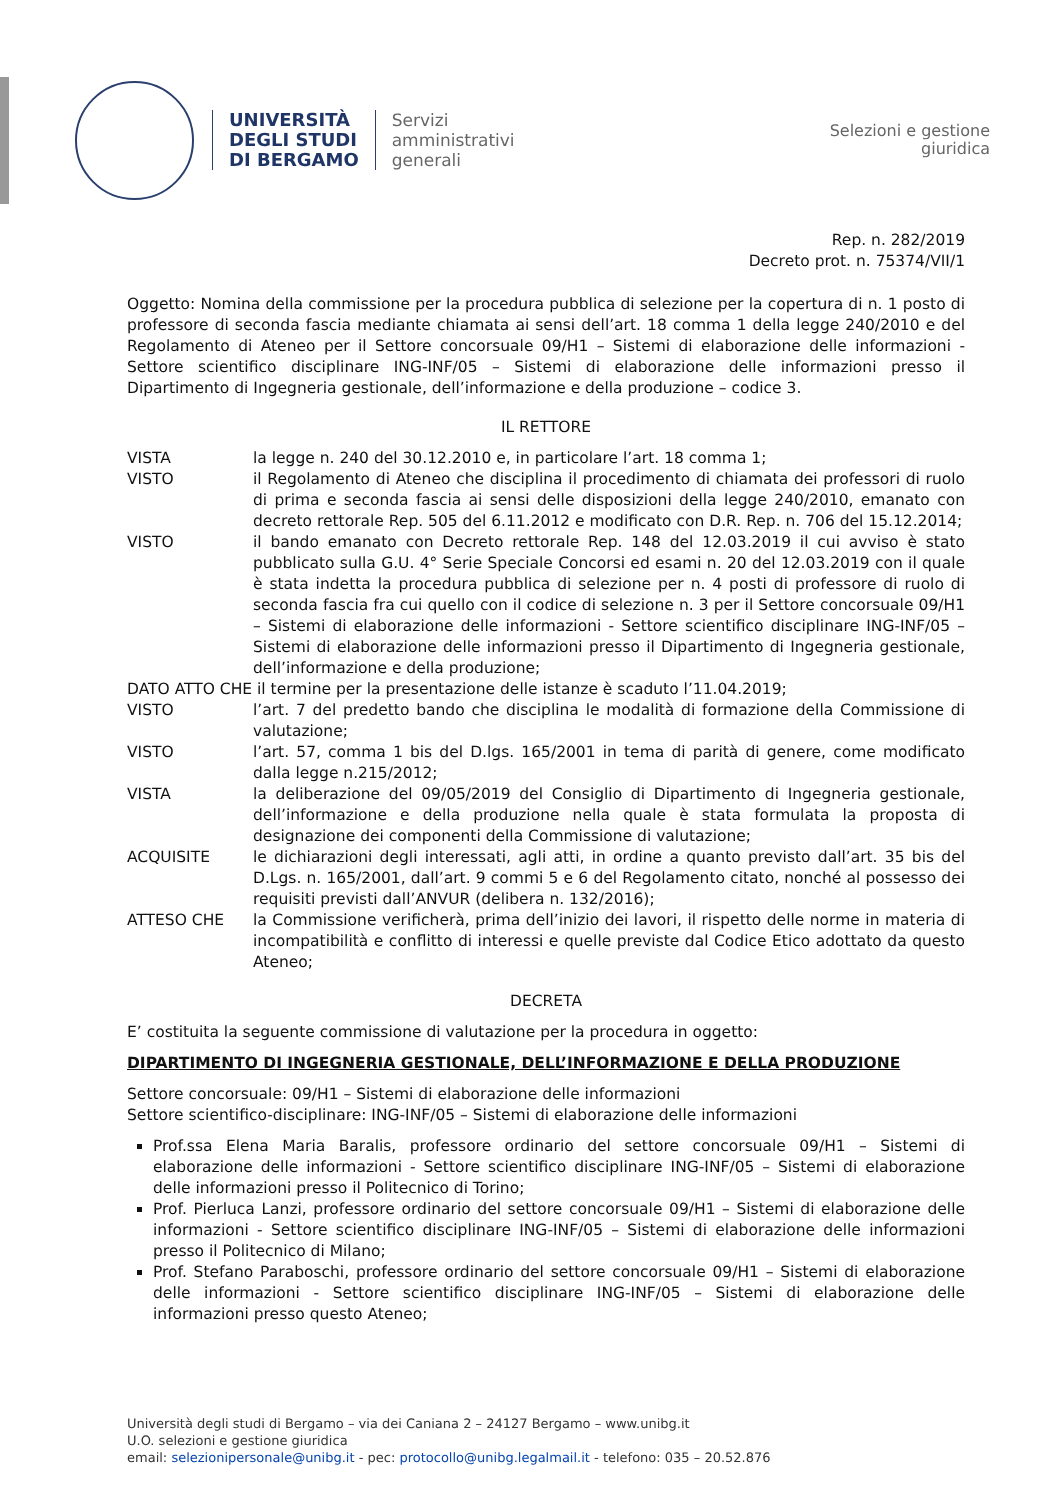UNIVERSITÀ
DEGLI STUDI
DI BERGAMO
Servizi
amministrativi
generali
Selezioni e gestione
giuridica
Rep. n. 282/2019
Decreto prot. n. 75374/VII/1
Oggetto: Nomina della commissione per la procedura pubblica di selezione per la copertura di n. 1 posto di professore di seconda fascia mediante chiamata ai sensi dell’art. 18 comma 1 della legge 240/2010 e del Regolamento di Ateneo per il Settore concorsuale 09/H1 – Sistemi di elaborazione delle informazioni - Settore scientifico disciplinare ING-INF/05 – Sistemi di elaborazione delle informazioni presso il Dipartimento di Ingegneria gestionale, dell’informazione e della produzione – codice 3.
IL RETTORE
VISTA la legge n. 240 del 30.12.2010 e, in particolare l’art. 18 comma 1;
VISTO il Regolamento di Ateneo che disciplina il procedimento di chiamata dei professori di ruolo di prima e seconda fascia ai sensi delle disposizioni della legge 240/2010, emanato con decreto rettorale Rep. 505 del 6.11.2012 e modificato con D.R. Rep. n. 706 del 15.12.2014;
VISTO il bando emanato con Decreto rettorale Rep. 148 del 12.03.2019 il cui avviso è stato pubblicato sulla G.U. 4° Serie Speciale Concorsi ed esami n. 20 del 12.03.2019 con il quale è stata indetta la procedura pubblica di selezione per n. 4 posti di professore di ruolo di seconda fascia fra cui quello con il codice di selezione n. 3 per il Settore concorsuale 09/H1 – Sistemi di elaborazione delle informazioni - Settore scientifico disciplinare ING-INF/05 – Sistemi di elaborazione delle informazioni presso il Dipartimento di Ingegneria gestionale, dell’informazione e della produzione;
DATO ATTO CHE il termine per la presentazione delle istanze è scaduto l’11.04.2019;
VISTO l’art. 7 del predetto bando che disciplina le modalità di formazione della Commissione di valutazione;
VISTO l’art. 57, comma 1 bis del D.lgs. 165/2001 in tema di parità di genere, come modificato dalla legge n.215/2012;
VISTA la deliberazione del 09/05/2019 del Consiglio di Dipartimento di Ingegneria gestionale, dell’informazione e della produzione nella quale è stata formulata la proposta di designazione dei componenti della Commissione di valutazione;
ACQUISITE le dichiarazioni degli interessati, agli atti, in ordine a quanto previsto dall’art. 35 bis del D.Lgs. n. 165/2001, dall’art. 9 commi 5 e 6 del Regolamento citato, nonché al possesso dei requisiti previsti dall’ANVUR (delibera n. 132/2016);
ATTESO CHE la Commissione verificherà, prima dell’inizio dei lavori, il rispetto delle norme in materia di incompatibilità e conflitto di interessi e quelle previste dal Codice Etico adottato da questo Ateneo;
DECRETA
E’ costituita la seguente commissione di valutazione per la procedura in oggetto:
DIPARTIMENTO DI INGEGNERIA GESTIONALE, DELL’INFORMAZIONE E DELLA PRODUZIONE
Settore concorsuale: 09/H1 – Sistemi di elaborazione delle informazioni
Settore scientifico-disciplinare: ING-INF/05 – Sistemi di elaborazione delle informazioni
Prof.ssa Elena Maria Baralis, professore ordinario del settore concorsuale 09/H1 – Sistemi di elaborazione delle informazioni - Settore scientifico disciplinare ING-INF/05 – Sistemi di elaborazione delle informazioni presso il Politecnico di Torino;
Prof. Pierluca Lanzi, professore ordinario del settore concorsuale 09/H1 – Sistemi di elaborazione delle informazioni - Settore scientifico disciplinare ING-INF/05 – Sistemi di elaborazione delle informazioni presso il Politecnico di Milano;
Prof. Stefano Paraboschi, professore ordinario del settore concorsuale 09/H1 – Sistemi di elaborazione delle informazioni - Settore scientifico disciplinare ING-INF/05 – Sistemi di elaborazione delle informazioni presso questo Ateneo;
Università degli studi di Bergamo – via dei Caniana 2 – 24127 Bergamo – www.unibg.it
U.O. selezioni e gestione giuridica
email: selezionipersonale@unibg.it - pec: protocollo@unibg.legalmail.it - telefono: 035 – 20.52.876